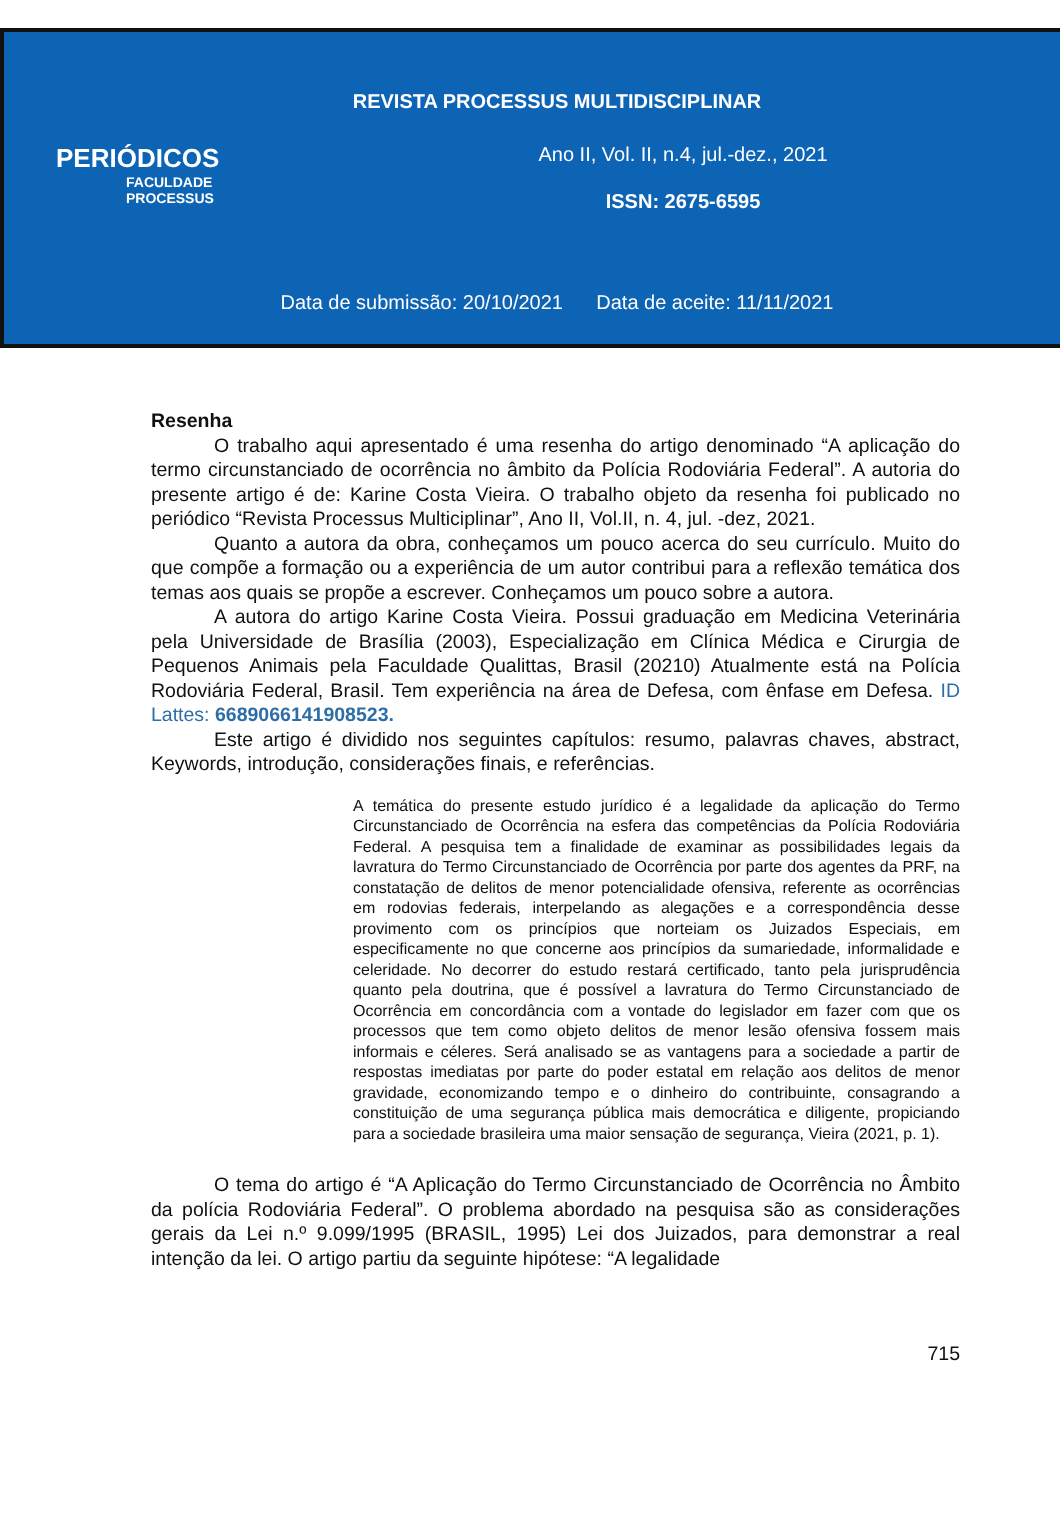REVISTA PROCESSUS MULTIDISCIPLINAR
PERIÓDICOS
FACULDADE
PROCESSUS
Ano II, Vol. II, n.4, jul.-dez., 2021
ISSN: 2675-6595
Data de submissão: 20/10/2021 Data de aceite: 11/11/2021
Resenha
O trabalho aqui apresentado é uma resenha do artigo denominado “A aplicação do termo circunstanciado de ocorrência no âmbito da Polícia Rodoviária Federal”. A autoria do presente artigo é de: Karine Costa Vieira. O trabalho objeto da resenha foi publicado no periódico “Revista Processus Multiciplinar”, Ano II, Vol.II, n. 4, jul. -dez, 2021.
Quanto a autora da obra, conheçamos um pouco acerca do seu currículo. Muito do que compõe a formação ou a experiência de um autor contribui para a reflexão temática dos temas aos quais se propõe a escrever. Conheçamos um pouco sobre a autora.
A autora do artigo Karine Costa Vieira. Possui graduação em Medicina Veterinária pela Universidade de Brasília (2003), Especialização em Clínica Médica e Cirurgia de Pequenos Animais pela Faculdade Qualittas, Brasil (20210) Atualmente está na Polícia Rodoviária Federal, Brasil. Tem experiência na área de Defesa, com ênfase em Defesa. ID Lattes: 6689066141908523.
Este artigo é dividido nos seguintes capítulos: resumo, palavras chaves, abstract, Keywords, introdução, considerações finais, e referências.
A temática do presente estudo jurídico é a legalidade da aplicação do Termo Circunstanciado de Ocorrência na esfera das competências da Polícia Rodoviária Federal. A pesquisa tem a finalidade de examinar as possibilidades legais da lavratura do Termo Circunstanciado de Ocorrência por parte dos agentes da PRF, na constatação de delitos de menor potencialidade ofensiva, referente as ocorrências em rodovias federais, interpelando as alegações e a correspondência desse provimento com os princípios que norteiam os Juizados Especiais, em especificamente no que concerne aos princípios da sumariedade, informalidade e celeridade. No decorrer do estudo restará certificado, tanto pela jurisprudência quanto pela doutrina, que é possível a lavratura do Termo Circunstanciado de Ocorrência em concordância com a vontade do legislador em fazer com que os processos que tem como objeto delitos de menor lesão ofensiva fossem mais informais e céleres. Será analisado se as vantagens para a sociedade a partir de respostas imediatas por parte do poder estatal em relação aos delitos de menor gravidade, economizando tempo e o dinheiro do contribuinte, consagrando a constituição de uma segurança pública mais democrática e diligente, propiciando para a sociedade brasileira uma maior sensação de segurança, Vieira (2021, p. 1).
O tema do artigo é “A Aplicação do Termo Circunstanciado de Ocorrência no Âmbito da polícia Rodoviária Federal”. O problema abordado na pesquisa são as considerações gerais da Lei n.º 9.099/1995 (BRASIL, 1995) Lei dos Juizados, para demonstrar a real intenção da lei. O artigo partiu da seguinte hipótese: “A legalidade
715